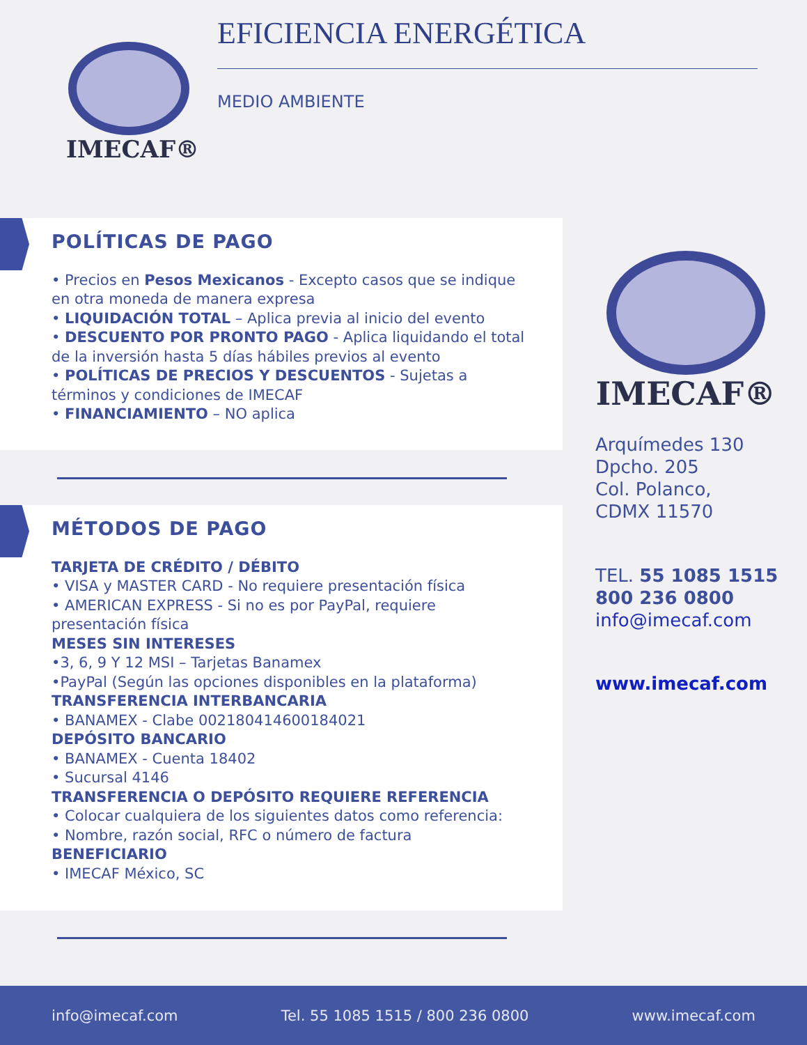IMECAF® EFICIENCIA ENERGÉTICA
MEDIO AMBIENTE
POLÍTICAS DE PAGO
• Precios en Pesos Mexicanos - Excepto casos que se indique en otra moneda de manera expresa
• LIQUIDACIÓN TOTAL – Aplica previa al inicio del evento
• DESCUENTO POR PRONTO PAGO - Aplica liquidando el total de la inversión hasta 5 días hábiles previos al evento
• POLÍTICAS DE PRECIOS Y DESCUENTOS - Sujetas a términos y condiciones de IMECAF
• FINANCIAMIENTO – NO aplica
MÉTODOS DE PAGO
TARJETA DE CRÉDITO / DÉBITO
• VISA y MASTER CARD - No requiere presentación física
• AMERICAN EXPRESS - Si no es por PayPal, requiere presentación física
MESES SIN INTERESES
•3, 6, 9 Y 12 MSI – Tarjetas Banamex
•PayPal (Según las opciones disponibles en la plataforma)
TRANSFERENCIA INTERBANCARIA
• BANAMEX - Clabe 002180414600184021
DEPÓSITO BANCARIO
• BANAMEX - Cuenta 18402
• Sucursal 4146
TRANSFERENCIA O DEPÓSITO REQUIERE REFERENCIA
• Colocar cualquiera de los siguientes datos como referencia:
• Nombre, razón social, RFC o número de factura
BENEFICIARIO
• IMECAF México, SC
IMECAF®
Arquímedes 130
Dpcho. 205
Col. Polanco,
CDMX 11570
TEL. 55 1085 1515
800 236 0800
info@imecaf.com
www.imecaf.com
info@imecaf.com Tel. 55 1085 1515 / 800 236 0800 www.imecaf.com